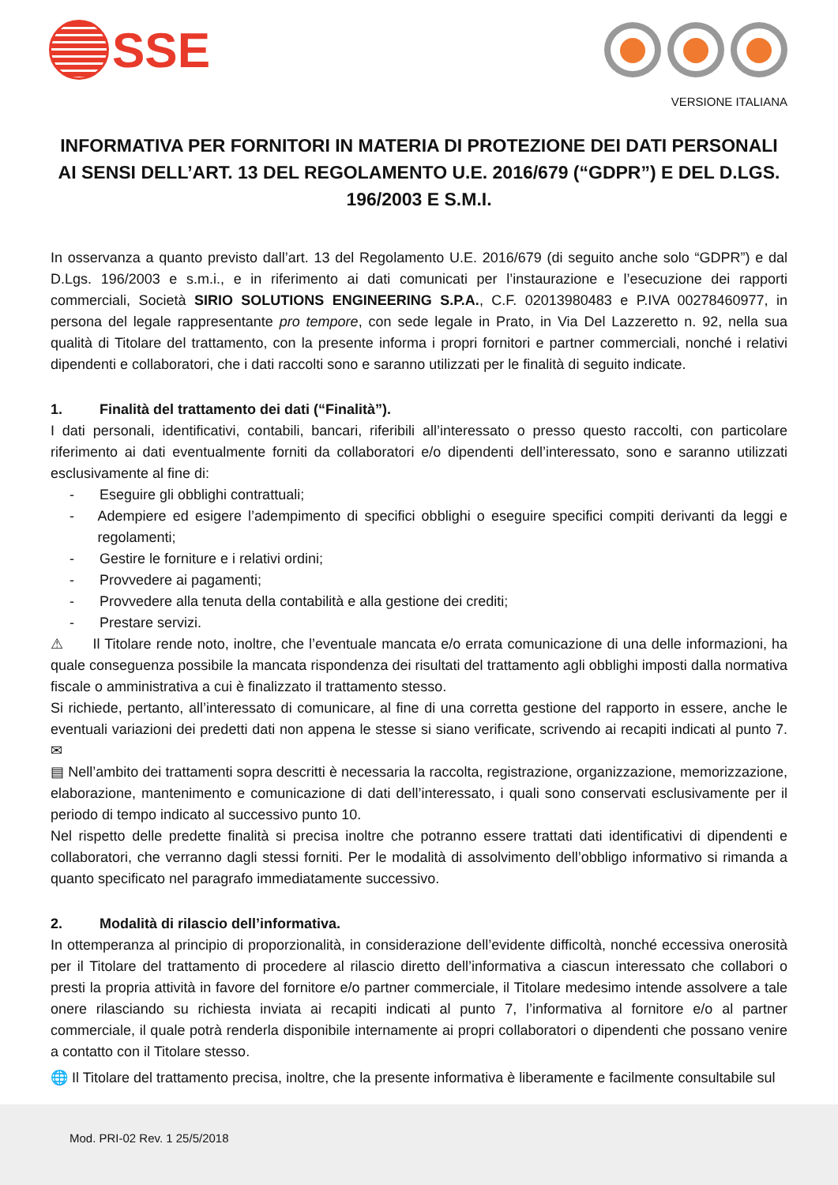SSE
VERSIONE ITALIANA
INFORMATIVA PER FORNITORI IN MATERIA DI PROTEZIONE DEI DATI PERSONALI AI SENSI DELL’ART. 13 DEL REGOLAMENTO U.E. 2016/679 (“GDPR”) E DEL D.LGS. 196/2003 E S.M.I.
In osservanza a quanto previsto dall’art. 13 del Regolamento U.E. 2016/679 (di seguito anche solo “GDPR”) e dal D.Lgs. 196/2003 e s.m.i., e in riferimento ai dati comunicati per l’instaurazione e l’esecuzione dei rapporti commerciali, Società SIRIO SOLUTIONS ENGINEERING S.P.A., C.F. 02013980483 e P.IVA 00278460977, in persona del legale rappresentante pro tempore, con sede legale in Prato, in Via Del Lazzeretto n. 92, nella sua qualità di Titolare del trattamento, con la presente informa i propri fornitori e partner commerciali, nonché i relativi dipendenti e collaboratori, che i dati raccolti sono e saranno utilizzati per le finalità di seguito indicate.
1. Finalità del trattamento dei dati (“Finalità”).
I dati personali, identificativi, contabili, bancari, riferibili all’interessato o presso questo raccolti, con particolare riferimento ai dati eventualmente forniti da collaboratori e/o dipendenti dell’interessato, sono e saranno utilizzati esclusivamente al fine di:
- Eseguire gli obblighi contrattuali;
- Adempiere ed esigere l’adempimento di specifici obblighi o eseguire specifici compiti derivanti da leggi e regolamenti;
- Gestire le forniture e i relativi ordini;
- Provvedere ai pagamenti;
- Provvedere alla tenuta della contabilità e alla gestione dei crediti;
- Prestare servizi.
⚠ Il Titolare rende noto, inoltre, che l’eventuale mancata e/o errata comunicazione di una delle informazioni, ha quale conseguenza possibile la mancata rispondenza dei risultati del trattamento agli obblighi imposti dalla normativa fiscale o amministrativa a cui è finalizzato il trattamento stesso.
Si richiede, pertanto, all’interessato di comunicare, al fine di una corretta gestione del rapporto in essere, anche le eventuali variazioni dei predetti dati non appena le stesse si siano verificate, scrivendo ai recapiti indicati al punto 7. ✉
▤ Nell’ambito dei trattamenti sopra descritti è necessaria la raccolta, registrazione, organizzazione, memorizzazione, elaborazione, mantenimento e comunicazione di dati dell’interessato, i quali sono conservati esclusivamente per il periodo di tempo indicato al successivo punto 10.
Nel rispetto delle predette finalità si precisa inoltre che potranno essere trattati dati identificativi di dipendenti e collaboratori, che verranno dagli stessi forniti. Per le modalità di assolvimento dell’obbligo informativo si rimanda a quanto specificato nel paragrafo immediatamente successivo.
2. Modalità di rilascio dell’informativa.
In ottemperanza al principio di proporzionalità, in considerazione dell’evidente difficoltà, nonché eccessiva onerosità per il Titolare del trattamento di procedere al rilascio diretto dell’informativa a ciascun interessato che collabori o presti la propria attività in favore del fornitore e/o partner commerciale, il Titolare medesimo intende assolvere a tale onere rilasciando su richiesta inviata ai recapiti indicati al punto 7, l’informativa al fornitore e/o al partner commerciale, il quale potrà renderla disponibile internamente ai propri collaboratori o dipendenti che possano venire a contatto con il Titolare stesso.
🌐 Il Titolare del trattamento precisa, inoltre, che la presente informativa è liberamente e facilmente consultabile sul
Mod. PRI-02 Rev. 1 25/5/2018